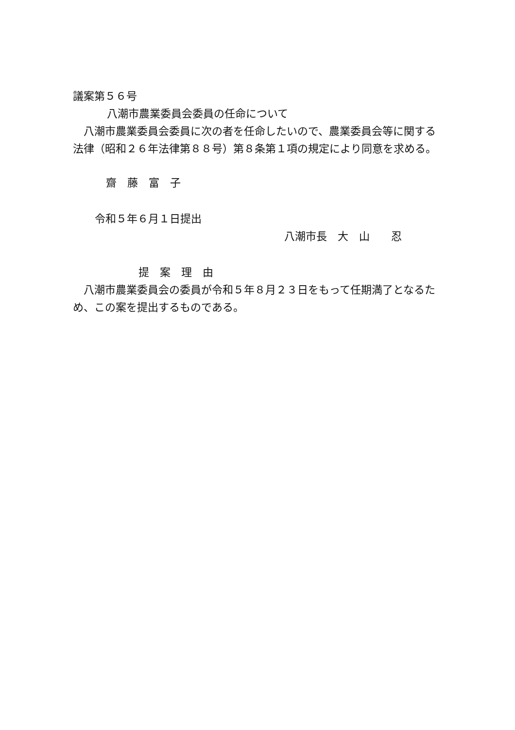議案第５６号
八潮市農業委員会委員の任命について
八潮市農業委員会委員に次の者を任命したいので、農業委員会等に関する法律（昭和２６年法律第８８号）第８条第１項の規定により同意を求める。
齋　藤　富　子
令和５年６月１日提出
八潮市長　大　山　　忍
提　案　理　由
八潮市農業委員会の委員が令和５年８月２３日をもって任期満了となるため、この案を提出するものである。